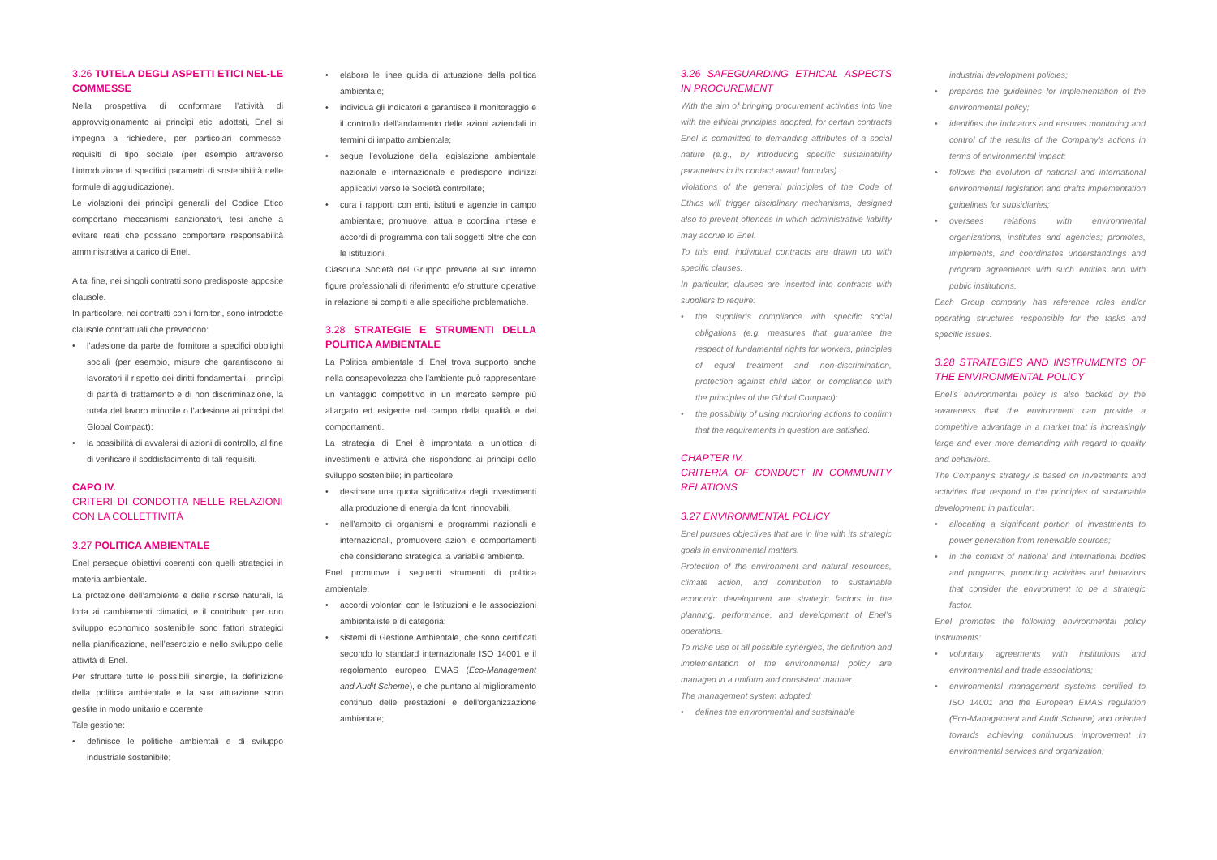3.26 TUTELA DEGLI ASPETTI ETICI NEL-LE COMMESSE
Nella prospettiva di conformare l’attività di approvvigionamento ai princìpi etici adottati, Enel si impegna a richiedere, per particolari commesse, requisiti di tipo sociale (per esempio attraverso l’introduzione di specifici parametri di sostenibilità nelle formule di aggiudicazione).
Le violazioni dei princìpi generali del Codice Etico comportano meccanismi sanzionatori, tesi anche a evitare reati che possano comportare responsabilità amministrativa a carico di Enel.
A tal fine, nei singoli contratti sono predisposte apposite clausole.
In particolare, nei contratti con i fornitori, sono introdotte clausole contrattuali che prevedono:
• l’adesione da parte del fornitore a specifici obblighi sociali (per esempio, misure che garantiscono ai lavoratori il rispetto dei diritti fondamentali, i princìpi di parità di trattamento e di non discriminazione, la tutela del lavoro minorile o l’adesione ai princìpi del Global Compact);
• la possibilità di avvalersi di azioni di controllo, al fine di verificare il soddisfacimento di tali requisiti.
CAPO IV.
CRITERI DI CONDOTTA NELLE RELAZIONI CON LA COLLETTIVITÀ
3.27 POLITICA AMBIENTALE
Enel persegue obiettivi coerenti con quelli strategici in materia ambientale.
La protezione dell’ambiente e delle risorse naturali, la lotta ai cambiamenti climatici, e il contributo per uno sviluppo economico sostenibile sono fattori strategici nella pianificazione, nell’esercizio e nello sviluppo delle attività di Enel.
Per sfruttare tutte le possibili sinergie, la definizione della politica ambientale e la sua attuazione sono gestite in modo unitario e coerente.
Tale gestione:
• definisce le politiche ambientali e di sviluppo industriale sostenibile;
• elabora le linee guida di attuazione della politica ambientale;
• individua gli indicatori e garantisce il monitoraggio e il controllo dell’andamento delle azioni aziendali in termini di impatto ambientale;
• segue l’evoluzione della legislazione ambientale nazionale e internazionale e predispone indirizzi applicativi verso le Società controllate;
• cura i rapporti con enti, istituti e agenzie in campo ambientale; promuove, attua e coordina intese e accordi di programma con tali soggetti oltre che con le istituzioni.
Ciascuna Società del Gruppo prevede al suo interno figure professionali di riferimento e/o strutture operative in relazione ai compiti e alle specifiche problematiche.
3.28 STRATEGIE E STRUMENTI DELLA POLITICA AMBIENTALE
La Politica ambientale di Enel trova supporto anche nella consapevolezza che l’ambiente può rappresentare un vantaggio competitivo in un mercato sempre più allargato ed esigente nel campo della qualità e dei comportamenti.
La strategia di Enel è improntata a un’ottica di investimenti e attività che rispondono ai princìpi dello sviluppo sostenibile; in particolare:
• destinare una quota significativa degli investimenti alla produzione di energia da fonti rinnovabili;
• nell’ambito di organismi e programmi nazionali e internazionali, promuovere azioni e comportamenti che considerano strategica la variabile ambiente.
Enel promuove i seguenti strumenti di politica ambientale:
• accordi volontari con le Istituzioni e le associazioni ambientaliste e di categoria;
• sistemi di Gestione Ambientale, che sono certificati secondo lo standard internazionale ISO 14001 e il regolamento europeo EMAS (Eco-Management and Audit Scheme), e che puntano al miglioramento continuo delle prestazioni e dell’organizzazione ambientale;
3.26 SAFEGUARDING ETHICAL ASPECTS IN PROCUREMENT
With the aim of bringing procurement activities into line with the ethical principles adopted, for certain contracts Enel is committed to demanding attributes of a social nature (e.g., by introducing specific sustainability parameters in its contact award formulas).
Violations of the general principles of the Code of Ethics will trigger disciplinary mechanisms, designed also to prevent offences in which administrative liability may accrue to Enel.
To this end, individual contracts are drawn up with specific clauses.
In particular, clauses are inserted into contracts with suppliers to require:
• the supplier’s compliance with specific social obligations (e.g. measures that guarantee the respect of fundamental rights for workers, principles of equal treatment and non-discrimination, protection against child labor, or compliance with the principles of the Global Compact);
• the possibility of using monitoring actions to confirm that the requirements in question are satisfied.
CHAPTER IV.
CRITERIA OF CONDUCT IN COMMUNITY RELATIONS
3.27 ENVIRONMENTAL POLICY
Enel pursues objectives that are in line with its strategic goals in environmental matters.
Protection of the environment and natural resources, climate action, and contribution to sustainable economic development are strategic factors in the planning, performance, and development of Enel’s operations.
To make use of all possible synergies, the definition and implementation of the environmental policy are managed in a uniform and consistent manner.
The management system adopted:
• defines the environmental and sustainable
industrial development policies;
• prepares the guidelines for implementation of the environmental policy;
• identifies the indicators and ensures monitoring and control of the results of the Company’s actions in terms of environmental impact;
• follows the evolution of national and international environmental legislation and drafts implementation guidelines for subsidiaries;
• oversees relations with environmental organizations, institutes and agencies; promotes, implements, and coordinates understandings and program agreements with such entities and with public institutions.
Each Group company has reference roles and/or operating structures responsible for the tasks and specific issues.
3.28 STRATEGIES AND INSTRUMENTS OF THE ENVIRONMENTAL POLICY
Enel’s environmental policy is also backed by the awareness that the environment can provide a competitive advantage in a market that is increasingly large and ever more demanding with regard to quality and behaviors.
The Company’s strategy is based on investments and activities that respond to the principles of sustainable development; in particular:
• allocating a significant portion of investments to power generation from renewable sources;
• in the context of national and international bodies and programs, promoting activities and behaviors that consider the environment to be a strategic factor.
Enel promotes the following environmental policy instruments:
• voluntary agreements with institutions and environmental and trade associations;
• environmental management systems certified to ISO 14001 and the European EMAS regulation (Eco-Management and Audit Scheme) and oriented towards achieving continuous improvement in environmental services and organization;